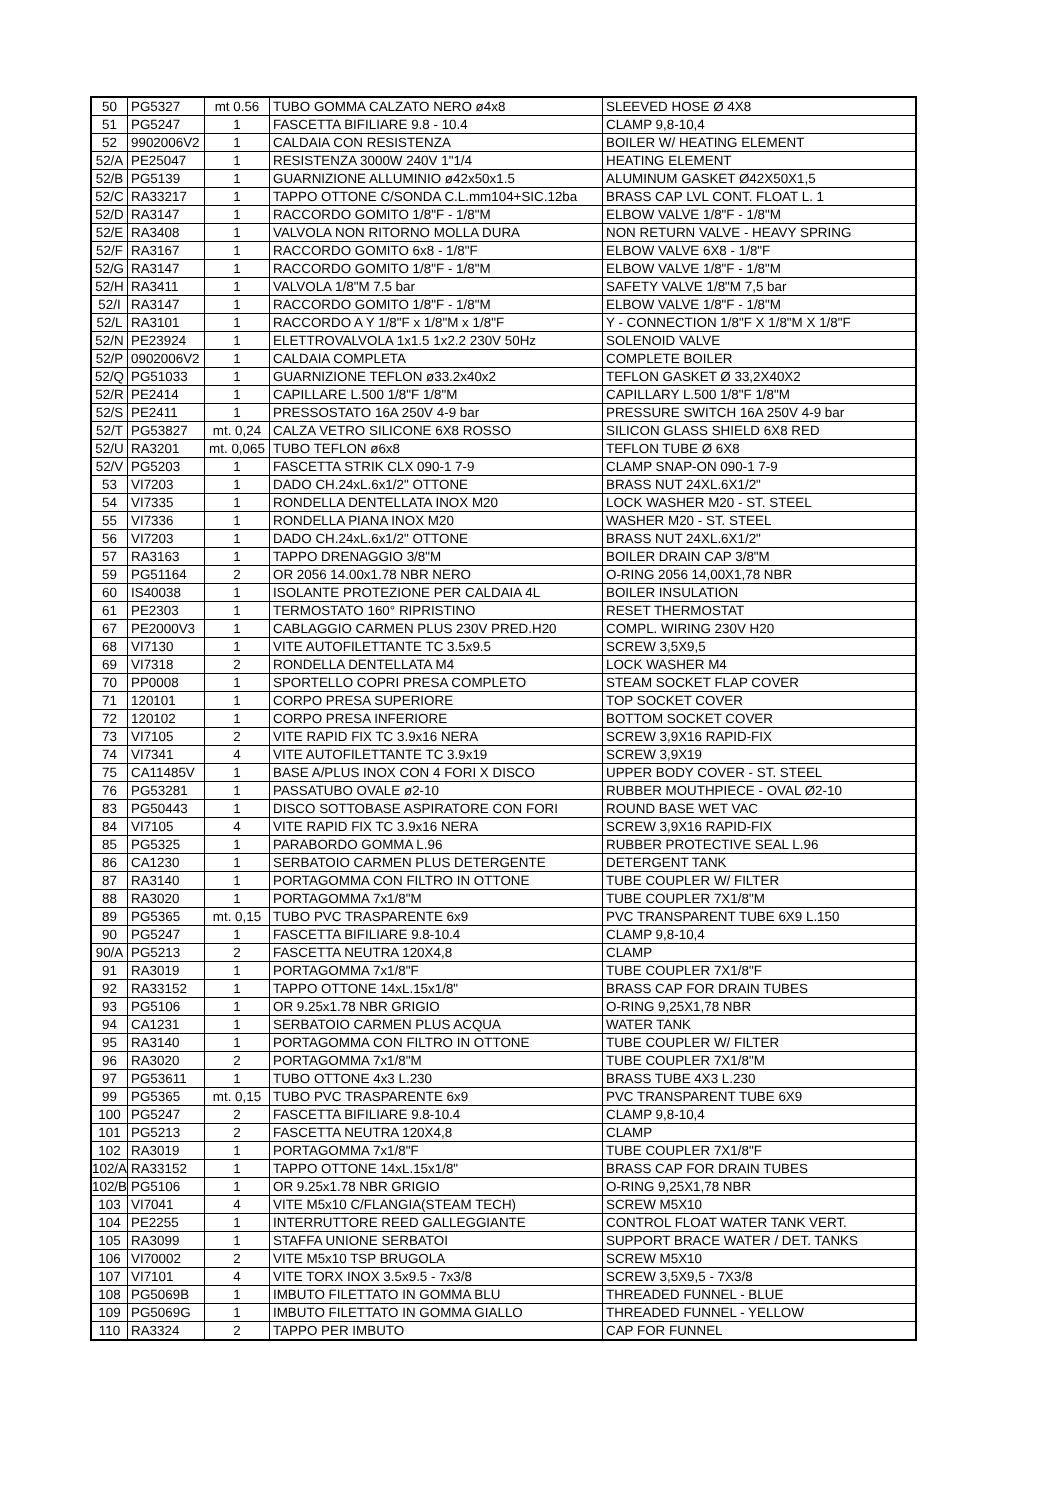| 50 | PG5327 | mt 0.56 | TUBO GOMMA CALZATO NERO ø4x8 | SLEEVED HOSE Ø 4X8 |
| 51 | PG5247 | 1 | FASCETTA BIFILIARE 9.8 - 10.4 | CLAMP 9,8-10,4 |
| 52 | 9902006V2 | 1 | CALDAIA CON RESISTENZA | BOILER W/ HEATING ELEMENT |
| 52/A | PE25047 | 1 | RESISTENZA 3000W 240V 1"1/4 | HEATING ELEMENT |
| 52/B | PG5139 | 1 | GUARNIZIONE ALLUMINIO ø42x50x1.5 | ALUMINUM GASKET Ø42X50X1,5 |
| 52/C | RA33217 | 1 | TAPPO OTTONE C/SONDA C.L.mm104+SIC.12ba | BRASS CAP LVL CONT. FLOAT L. 1 |
| 52/D | RA3147 | 1 | RACCORDO GOMITO 1/8"F - 1/8"M | ELBOW VALVE 1/8"F - 1/8"M |
| 52/E | RA3408 | 1 | VALVOLA NON RITORNO MOLLA DURA | NON RETURN VALVE - HEAVY SPRING |
| 52/F | RA3167 | 1 | RACCORDO GOMITO 6x8 - 1/8"F | ELBOW VALVE 6X8 - 1/8"F |
| 52/G | RA3147 | 1 | RACCORDO GOMITO 1/8"F - 1/8"M | ELBOW VALVE 1/8"F - 1/8"M |
| 52/H | RA3411 | 1 | VALVOLA 1/8"M 7.5 bar | SAFETY VALVE 1/8"M 7,5 bar |
| 52/I | RA3147 | 1 | RACCORDO GOMITO 1/8"F - 1/8"M | ELBOW VALVE 1/8"F - 1/8"M |
| 52/L | RA3101 | 1 | RACCORDO A Y 1/8"F x 1/8"M x 1/8"F | Y - CONNECTION 1/8"F X 1/8"M X 1/8"F |
| 52/N | PE23924 | 1 | ELETTROVALVOLA 1x1.5 1x2.2 230V 50Hz | SOLENOID VALVE |
| 52/P | 0902006V2 | 1 | CALDAIA COMPLETA | COMPLETE BOILER |
| 52/Q | PG51033 | 1 | GUARNIZIONE TEFLON ø33.2x40x2 | TEFLON GASKET Ø 33,2X40X2 |
| 52/R | PE2414 | 1 | CAPILLARE L.500 1/8"F 1/8"M | CAPILLARY L.500 1/8"F 1/8"M |
| 52/S | PE2411 | 1 | PRESSOSTATO 16A 250V 4-9 bar | PRESSURE SWITCH 16A 250V 4-9 bar |
| 52/T | PG53827 | mt. 0,24 | CALZA VETRO SILICONE 6X8 ROSSO | SILICON GLASS SHIELD 6X8 RED |
| 52/U | RA3201 | mt. 0,065 | TUBO TEFLON ø6x8 | TEFLON TUBE Ø 6X8 |
| 52/V | PG5203 | 1 | FASCETTA STRIK CLX 090-1 7-9 | CLAMP SNAP-ON 090-1 7-9 |
| 53 | VI7203 | 1 | DADO CH.24xL.6x1/2" OTTONE | BRASS NUT 24XL.6X1/2" |
| 54 | VI7335 | 1 | RONDELLA DENTELLATA INOX M20 | LOCK WASHER M20 - ST. STEEL |
| 55 | VI7336 | 1 | RONDELLA PIANA INOX M20 | WASHER M20 - ST. STEEL |
| 56 | VI7203 | 1 | DADO CH.24xL.6x1/2" OTTONE | BRASS NUT 24XL.6X1/2" |
| 57 | RA3163 | 1 | TAPPO DRENAGGIO 3/8"M | BOILER DRAIN CAP 3/8"M |
| 59 | PG51164 | 2 | OR 2056 14.00x1.78 NBR NERO | O-RING 2056 14,00X1,78 NBR |
| 60 | IS40038 | 1 | ISOLANTE PROTEZIONE PER CALDAIA 4L | BOILER INSULATION |
| 61 | PE2303 | 1 | TERMOSTATO 160° RIPRISTINO | RESET THERMOSTAT |
| 67 | PE2000V3 | 1 | CABLAGGIO CARMEN PLUS 230V PRED.H20 | COMPL. WIRING 230V H20 |
| 68 | VI7130 | 1 | VITE AUTOFILETTANTE TC 3.5x9.5 | SCREW 3,5X9,5 |
| 69 | VI7318 | 2 | RONDELLA DENTELLATA M4 | LOCK WASHER M4 |
| 70 | PP0008 | 1 | SPORTELLO COPRI PRESA COMPLETO | STEAM SOCKET FLAP COVER |
| 71 | 120101 | 1 | CORPO PRESA SUPERIORE | TOP SOCKET COVER |
| 72 | 120102 | 1 | CORPO PRESA INFERIORE | BOTTOM SOCKET COVER |
| 73 | VI7105 | 2 | VITE RAPID FIX TC 3.9x16 NERA | SCREW 3,9X16 RAPID-FIX |
| 74 | VI7341 | 4 | VITE AUTOFILETTANTE TC 3.9x19 | SCREW 3,9X19 |
| 75 | CA11485V | 1 | BASE A/PLUS INOX CON 4 FORI X DISCO | UPPER BODY COVER - ST. STEEL |
| 76 | PG53281 | 1 | PASSATUBO OVALE ø2-10 | RUBBER MOUTHPIECE - OVAL Ø2-10 |
| 83 | PG50443 | 1 | DISCO SOTTOBASE ASPIRATORE CON FORI | ROUND BASE WET VAC |
| 84 | VI7105 | 4 | VITE RAPID FIX TC 3.9x16 NERA | SCREW 3,9X16 RAPID-FIX |
| 85 | PG5325 | 1 | PARABORDO GOMMA L.96 | RUBBER PROTECTIVE SEAL L.96 |
| 86 | CA1230 | 1 | SERBATOIO CARMEN PLUS DETERGENTE | DETERGENT TANK |
| 87 | RA3140 | 1 | PORTAGOMMA CON FILTRO IN OTTONE | TUBE COUPLER W/ FILTER |
| 88 | RA3020 | 1 | PORTAGOMMA 7x1/8"M | TUBE COUPLER 7X1/8"M |
| 89 | PG5365 | mt. 0,15 | TUBO PVC TRASPARENTE 6x9 | PVC TRANSPARENT TUBE 6X9 L.150 |
| 90 | PG5247 | 1 | FASCETTA BIFILIARE 9.8-10.4 | CLAMP 9,8-10,4 |
| 90/A | PG5213 | 2 | FASCETTA NEUTRA 120X4,8 | CLAMP |
| 91 | RA3019 | 1 | PORTAGOMMA 7x1/8"F | TUBE COUPLER 7X1/8"F |
| 92 | RA33152 | 1 | TAPPO OTTONE 14xL.15x1/8" | BRASS CAP FOR DRAIN TUBES |
| 93 | PG5106 | 1 | OR 9.25x1.78 NBR GRIGIO | O-RING 9,25X1,78 NBR |
| 94 | CA1231 | 1 | SERBATOIO CARMEN PLUS ACQUA | WATER TANK |
| 95 | RA3140 | 1 | PORTAGOMMA CON FILTRO IN OTTONE | TUBE COUPLER W/ FILTER |
| 96 | RA3020 | 2 | PORTAGOMMA 7x1/8"M | TUBE COUPLER 7X1/8"M |
| 97 | PG53611 | 1 | TUBO OTTONE 4x3 L.230 | BRASS TUBE 4X3 L.230 |
| 99 | PG5365 | mt. 0,15 | TUBO PVC TRASPARENTE 6x9 | PVC TRANSPARENT TUBE 6X9 |
| 100 | PG5247 | 2 | FASCETTA BIFILIARE 9.8-10.4 | CLAMP 9,8-10,4 |
| 101 | PG5213 | 2 | FASCETTA NEUTRA 120X4,8 | CLAMP |
| 102 | RA3019 | 1 | PORTAGOMMA 7x1/8"F | TUBE COUPLER 7X1/8"F |
| 102/A | RA33152 | 1 | TAPPO OTTONE 14xL.15x1/8" | BRASS CAP FOR DRAIN TUBES |
| 102/B | PG5106 | 1 | OR 9.25x1.78 NBR GRIGIO | O-RING 9,25X1,78 NBR |
| 103 | VI7041 | 4 | VITE M5x10 C/FLANGIA(STEAM TECH) | SCREW M5X10 |
| 104 | PE2255 | 1 | INTERRUTTORE REED GALLEGGIANTE | CONTROL FLOAT WATER TANK VERT. |
| 105 | RA3099 | 1 | STAFFA UNIONE SERBATOI | SUPPORT BRACE WATER / DET. TANKS |
| 106 | VI70002 | 2 | VITE M5x10 TSP BRUGOLA | SCREW M5X10 |
| 107 | VI7101 | 4 | VITE TORX INOX 3.5x9.5 - 7x3/8 | SCREW 3,5X9,5 - 7X3/8 |
| 108 | PG5069B | 1 | IMBUTO FILETTATO IN GOMMA BLU | THREADED FUNNEL - BLUE |
| 109 | PG5069G | 1 | IMBUTO FILETTATO IN GOMMA GIALLO | THREADED FUNNEL - YELLOW |
| 110 | RA3324 | 2 | TAPPO PER IMBUTO | CAP FOR FUNNEL |